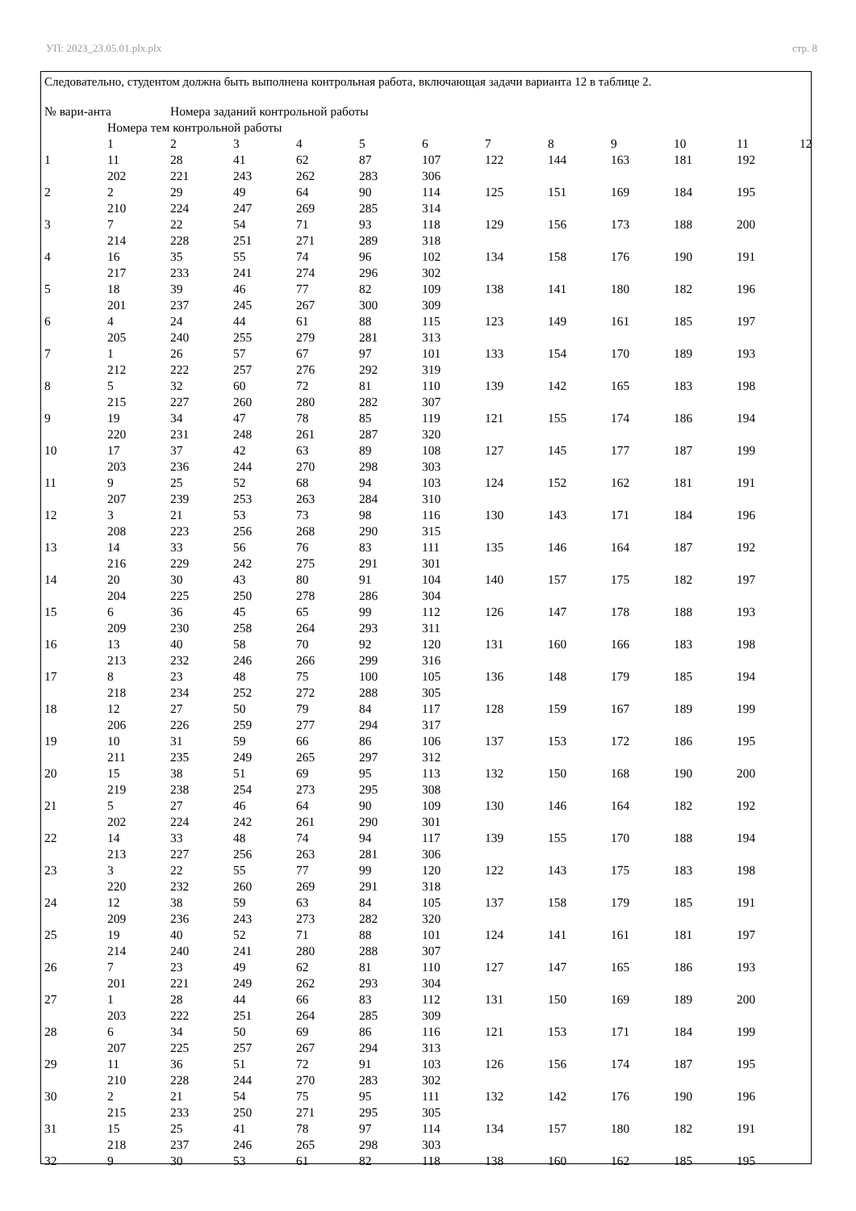УП: 2023_23.05.01.plx.plx стр. 8
Следовательно, студентом должна быть выполнена контрольная работа, включающая задачи варианта 12 в таблице 2.
| № вари-анта | | Номера заданий контрольной работы | | | | | | | | | | |
| | Номера тем контрольной работы | | | | | | | | | | | |
| | 1 | 2 | 3 | 4 | 5 | 6 | 7 | 8 | 9 | 10 | 11 | 12 |
| 1 | 11 | 28 | 41 | 62 | 87 | 107 | 122 | 144 | 163 | 181 | 192 | |
| | 202 | 221 | 243 | 262 | 283 | 306 | | | | | | |
| 2 | 2 | 29 | 49 | 64 | 90 | 114 | 125 | 151 | 169 | 184 | 195 | |
| | 210 | 224 | 247 | 269 | 285 | 314 | | | | | | |
| 3 | 7 | 22 | 54 | 71 | 93 | 118 | 129 | 156 | 173 | 188 | 200 | |
| | 214 | 228 | 251 | 271 | 289 | 318 | | | | | | |
| 4 | 16 | 35 | 55 | 74 | 96 | 102 | 134 | 158 | 176 | 190 | 191 | |
| | 217 | 233 | 241 | 274 | 296 | 302 | | | | | | |
| 5 | 18 | 39 | 46 | 77 | 82 | 109 | 138 | 141 | 180 | 182 | 196 | |
| | 201 | 237 | 245 | 267 | 300 | 309 | | | | | | |
| 6 | 4 | 24 | 44 | 61 | 88 | 115 | 123 | 149 | 161 | 185 | 197 | |
| | 205 | 240 | 255 | 279 | 281 | 313 | | | | | | |
| 7 | 1 | 26 | 57 | 67 | 97 | 101 | 133 | 154 | 170 | 189 | 193 | |
| | 212 | 222 | 257 | 276 | 292 | 319 | | | | | | |
| 8 | 5 | 32 | 60 | 72 | 81 | 110 | 139 | 142 | 165 | 183 | 198 | |
| | 215 | 227 | 260 | 280 | 282 | 307 | | | | | | |
| 9 | 19 | 34 | 47 | 78 | 85 | 119 | 121 | 155 | 174 | 186 | 194 | |
| | 220 | 231 | 248 | 261 | 287 | 320 | | | | | | |
| 10 | 17 | 37 | 42 | 63 | 89 | 108 | 127 | 145 | 177 | 187 | 199 | |
| | 203 | 236 | 244 | 270 | 298 | 303 | | | | | | |
| 11 | 9 | 25 | 52 | 68 | 94 | 103 | 124 | 152 | 162 | 181 | 191 | |
| | 207 | 239 | 253 | 263 | 284 | 310 | | | | | | |
| 12 | 3 | 21 | 53 | 73 | 98 | 116 | 130 | 143 | 171 | 184 | 196 | |
| | 208 | 223 | 256 | 268 | 290 | 315 | | | | | | |
| 13 | 14 | 33 | 56 | 76 | 83 | 111 | 135 | 146 | 164 | 187 | 192 | |
| | 216 | 229 | 242 | 275 | 291 | 301 | | | | | | |
| 14 | 20 | 30 | 43 | 80 | 91 | 104 | 140 | 157 | 175 | 182 | 197 | |
| | 204 | 225 | 250 | 278 | 286 | 304 | | | | | | |
| 15 | 6 | 36 | 45 | 65 | 99 | 112 | 126 | 147 | 178 | 188 | 193 | |
| | 209 | 230 | 258 | 264 | 293 | 311 | | | | | | |
| 16 | 13 | 40 | 58 | 70 | 92 | 120 | 131 | 160 | 166 | 183 | 198 | |
| | 213 | 232 | 246 | 266 | 299 | 316 | | | | | | |
| 17 | 8 | 23 | 48 | 75 | 100 | 105 | 136 | 148 | 179 | 185 | 194 | |
| | 218 | 234 | 252 | 272 | 288 | 305 | | | | | | |
| 18 | 12 | 27 | 50 | 79 | 84 | 117 | 128 | 159 | 167 | 189 | 199 | |
| | 206 | 226 | 259 | 277 | 294 | 317 | | | | | | |
| 19 | 10 | 31 | 59 | 66 | 86 | 106 | 137 | 153 | 172 | 186 | 195 | |
| | 211 | 235 | 249 | 265 | 297 | 312 | | | | | | |
| 20 | 15 | 38 | 51 | 69 | 95 | 113 | 132 | 150 | 168 | 190 | 200 | |
| | 219 | 238 | 254 | 273 | 295 | 308 | | | | | | |
| 21 | 5 | 27 | 46 | 64 | 90 | 109 | 130 | 146 | 164 | 182 | 192 | |
| | 202 | 224 | 242 | 261 | 290 | 301 | | | | | | |
| 22 | 14 | 33 | 48 | 74 | 94 | 117 | 139 | 155 | 170 | 188 | 194 | |
| | 213 | 227 | 256 | 263 | 281 | 306 | | | | | | |
| 23 | 3 | 22 | 55 | 77 | 99 | 120 | 122 | 143 | 175 | 183 | 198 | |
| | 220 | 232 | 260 | 269 | 291 | 318 | | | | | | |
| 24 | 12 | 38 | 59 | 63 | 84 | 105 | 137 | 158 | 179 | 185 | 191 | |
| | 209 | 236 | 243 | 273 | 282 | 320 | | | | | | |
| 25 | 19 | 40 | 52 | 71 | 88 | 101 | 124 | 141 | 161 | 181 | 197 | |
| | 214 | 240 | 241 | 280 | 288 | 307 | | | | | | |
| 26 | 7 | 23 | 49 | 62 | 81 | 110 | 127 | 147 | 165 | 186 | 193 | |
| | 201 | 221 | 249 | 262 | 293 | 304 | | | | | | |
| 27 | 1 | 28 | 44 | 66 | 83 | 112 | 131 | 150 | 169 | 189 | 200 | |
| | 203 | 222 | 251 | 264 | 285 | 309 | | | | | | |
| 28 | 6 | 34 | 50 | 69 | 86 | 116 | 121 | 153 | 171 | 184 | 199 | |
| | 207 | 225 | 257 | 267 | 294 | 313 | | | | | | |
| 29 | 11 | 36 | 51 | 72 | 91 | 103 | 126 | 156 | 174 | 187 | 195 | |
| | 210 | 228 | 244 | 270 | 283 | 302 | | | | | | |
| 30 | 2 | 21 | 54 | 75 | 95 | 111 | 132 | 142 | 176 | 190 | 196 | |
| | 215 | 233 | 250 | 271 | 295 | 305 | | | | | | |
| 31 | 15 | 25 | 41 | 78 | 97 | 114 | 134 | 157 | 180 | 182 | 191 | |
| | 218 | 237 | 246 | 265 | 298 | 303 | | | | | | |
| 32 | 9 | 30 | 53 | 61 | 82 | 118 | 138 | 160 | 162 | 185 | 195 | |